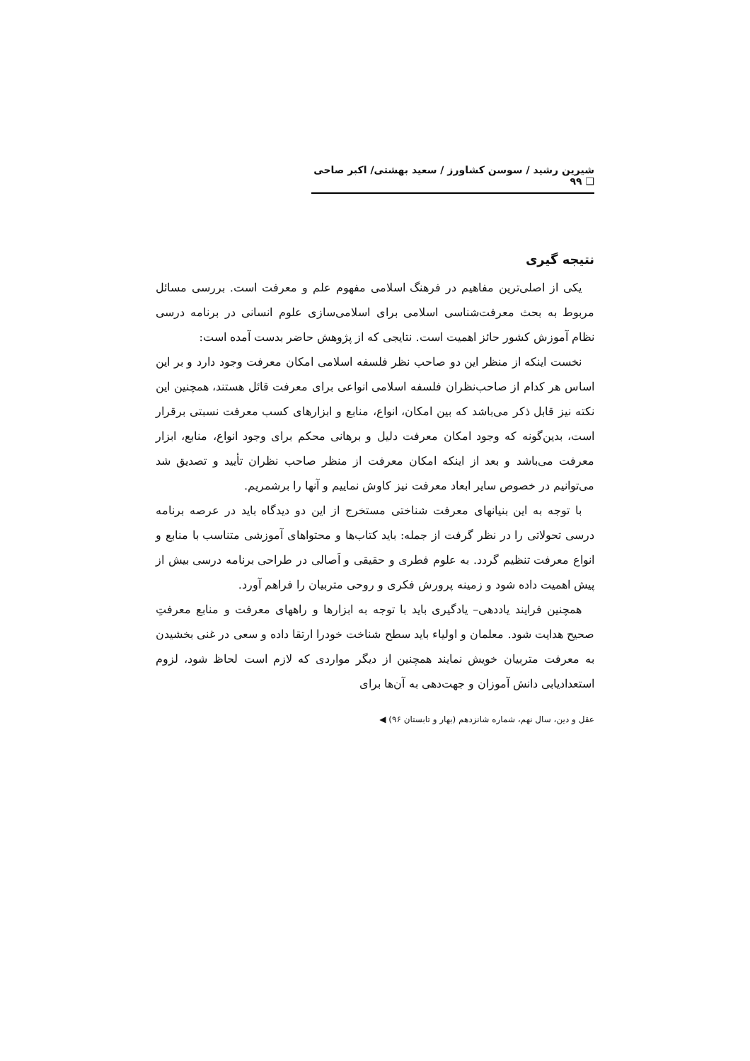شیرین رشید / سوسن کشاورز / سعید بهشتی/ اکبر صاحی ❑ ۹۹
نتیجه گیری
یکی از اصلی‌ترین مفاهیم در فرهنگ اسلامی مفهوم علم و معرفت است. بررسی مسائل مربوط به بحث معرفت‌شناسی اسلامی برای اسلامی‌سازی علوم انسانی در برنامه درسی نظام آموزش کشور حائز اهمیت است. نتایجی که از پژوهش حاضر بدست آمده است:
نخست اینکه از منظر این دو صاحب نظر فلسفه اسلامی امکان معرفت وجود دارد و بر این اساس هر کدام از صاحب‌نظران فلسفه اسلامی انواعی برای معرفت قائل هستند، همچنین این نکته نیز قابل ذکر می‌باشد که بین امکان، انواع، منابع و ابزارهای کسب معرفت نسبتی برقرار است، بدین‌گونه که وجود امکان معرفت دلیل و برهانی محکم برای وجود انواع، منابع، ابزار معرفت می‌باشد و بعد از اینکه امکان معرفت از منظر صاحب نظران تأیید و تصدیق شد می‌توانیم در خصوص سایر ابعاد معرفت نیز کاوش نماییم و آنها را برشمریم.
با توجه به این بنیانهای معرفت شناختی مستخرج از این دو دیدگاه باید در عرصه برنامه درسی تحولاتی را در نظر گرفت از جمله: باید کتاب‌ها و محتواهای آموزشی متناسب با منابع و انواع معرفت تنظیم گردد. به علوم فطری و حقیقی و اَصالی در طراحی برنامه درسی بیش از پیش اهمیت داده شود و زمینه پرورش فکری و روحی متربیان را فراهم آورد.
همچنین فرایند یاددهی– یادگیری باید با توجه به ابزارها و راههای معرفت و منابع معرفتِ صحیح هدایت شود. معلمان و اولیاء باید سطح شناخت خودرا ارتقا داده و سعی در غنی بخشیدن به معرفت متربیان خویش نمایند همچنین از دیگر مواردی که لازم است لحاظ شود، لزوم استعدادیابی دانش آموزان و جهت‌دهی به آن‌ها برای
عقل و دین، سال نهم، شماره شانزدهم (بهار و تابستان ۹۶) ◀